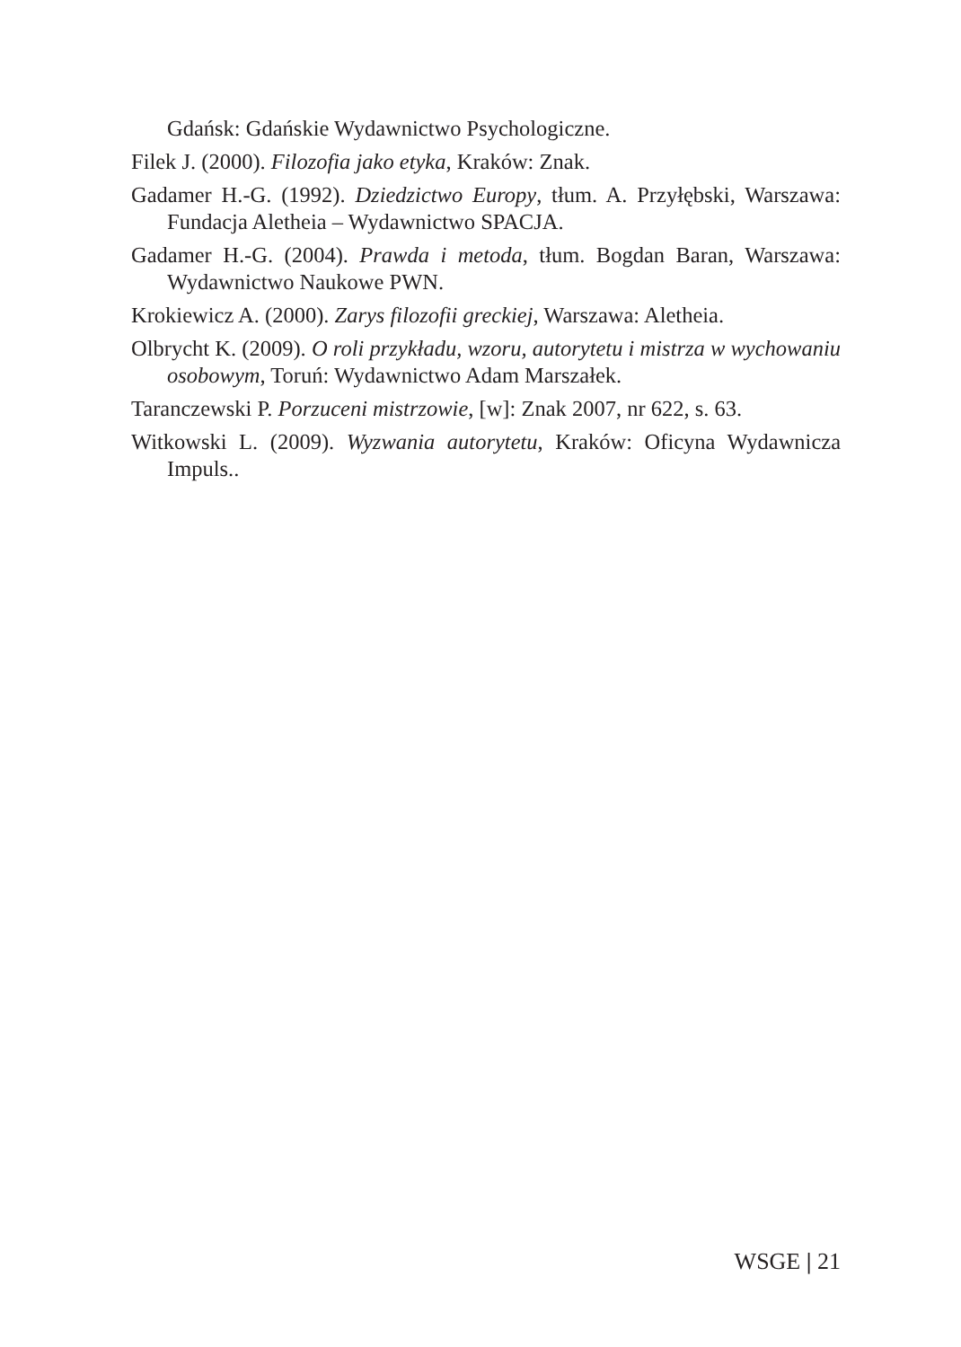Gdańsk: Gdańskie Wydawnictwo Psychologiczne.
Filek J. (2000). Filozofia jako etyka, Kraków: Znak.
Gadamer H.-G. (1992). Dziedzictwo Europy, tłum. A. Przyłębski, Warszawa: Fundacja Aletheia – Wydawnictwo SPACJA.
Gadamer H.-G. (2004). Prawda i metoda, tłum. Bogdan Baran, Warszawa: Wydawnictwo Naukowe PWN.
Krokiewicz A. (2000). Zarys filozofii greckiej, Warszawa: Aletheia.
Olbrycht K. (2009). O roli przykładu, wzoru, autorytetu i mistrza w wychowaniu osobowym, Toruń: Wydawnictwo Adam Marszałek.
Taranczewski P. Porzuceni mistrzowie, [w]: Znak 2007, nr 622, s. 63.
Witkowski L. (2009). Wyzwania autorytetu, Kraków: Oficyna Wydawnicza Impuls..
WSGE | 21